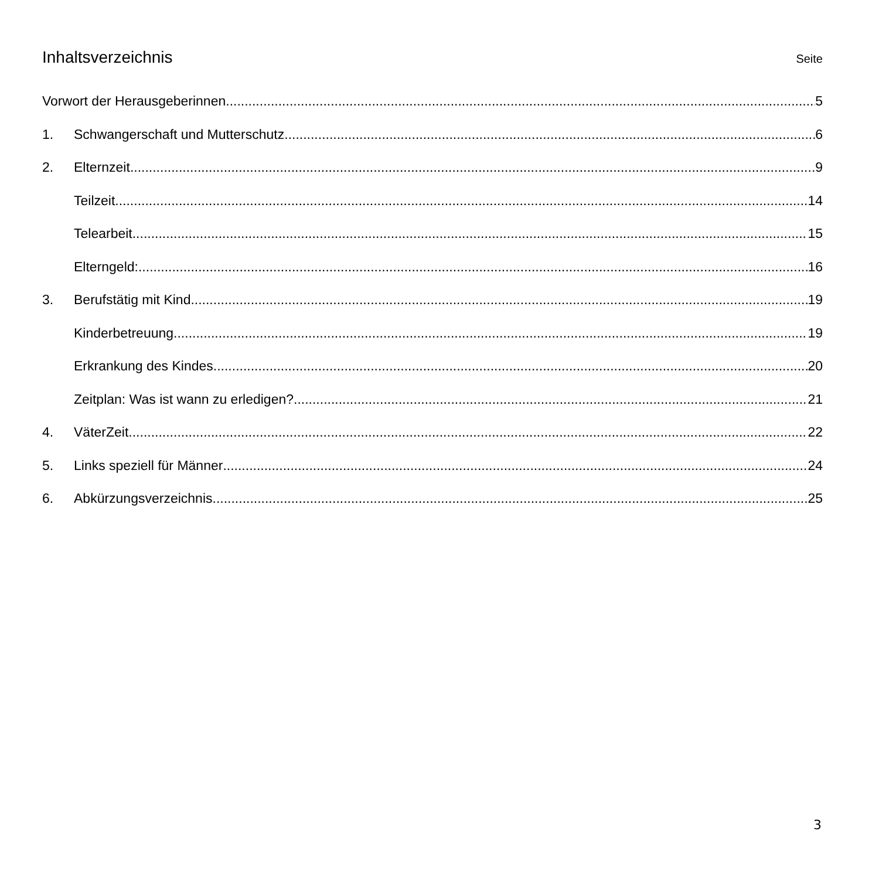Inhaltsverzeichnis
Seite
Vorwort der Herausgeberinnen 5
1. Schwangerschaft und Mutterschutz 6
2. Elternzeit 9
Teilzeit 14
Telearbeit 15
Elterngeld: 16
3. Berufstätig mit Kind 19
Kinderbetreuung 19
Erkrankung des Kindes 20
Zeitplan: Was ist wann zu erledigen? 21
4. VäterZeit 22
5. Links speziell für Männer 24
6. Abkürzungsverzeichnis 25
3